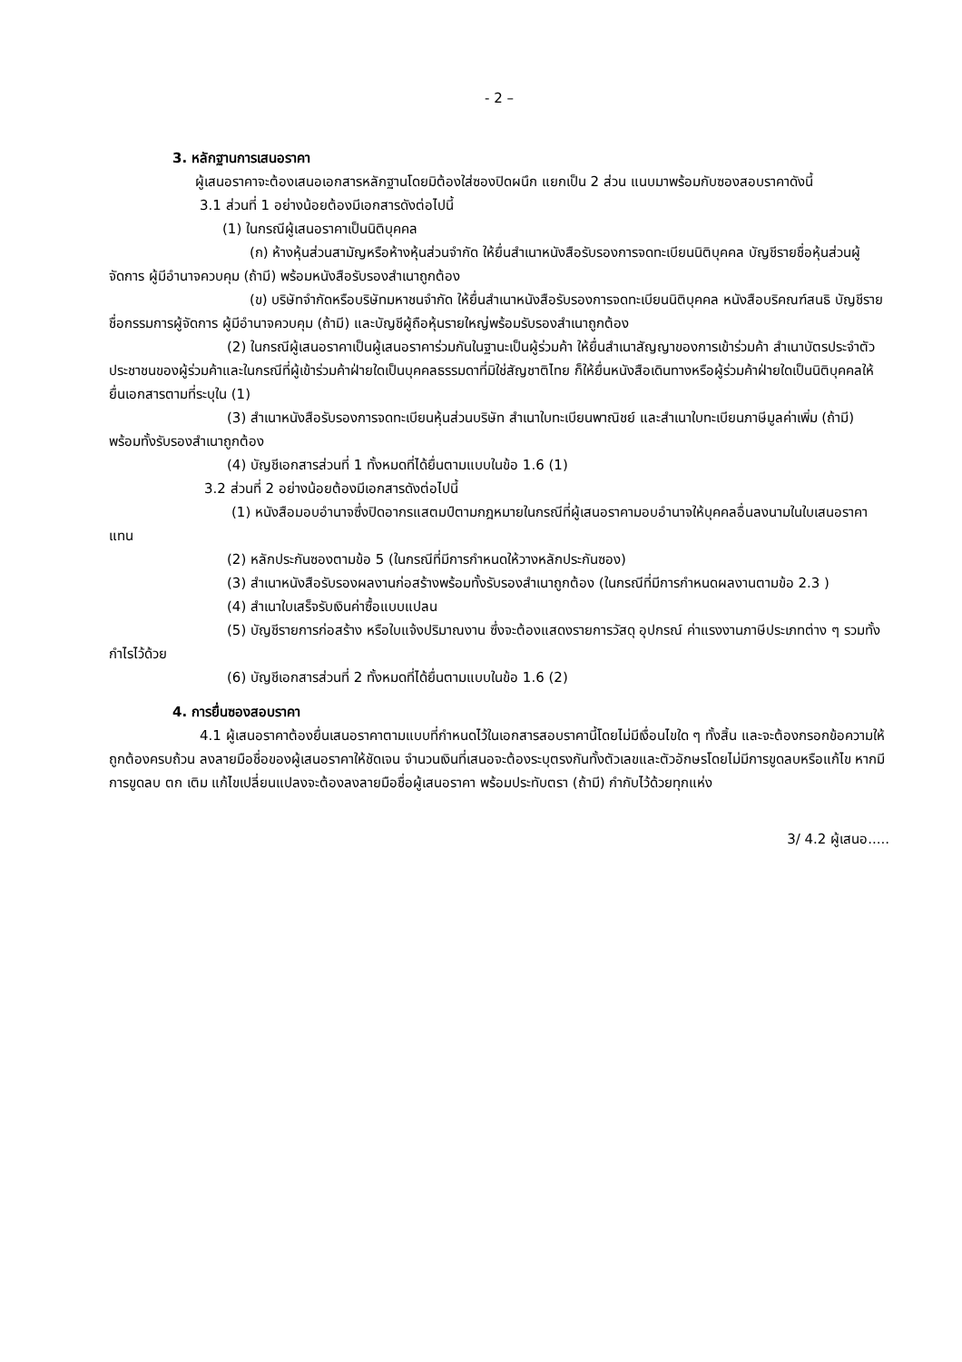- 2 –
3. หลักฐานการเสนอราคา
ผู้เสนอราคาจะต้องเสนอเอกสารหลักฐานโดยมิต้องใส่ซองปิดผนึก แยกเป็น 2 ส่วน แนบมาพร้อมกับซองสอบราคาดังนี้
3.1 ส่วนที่ 1 อย่างน้อยต้องมีเอกสารดังต่อไปนี้
(1) ในกรณีผู้เสนอราคาเป็นนิติบุคคล
(ก) ห้างหุ้นส่วนสามัญหรือห้างหุ้นส่วนจำกัด ให้ยื่นสำเนาหนังสือรับรองการจดทะเบียนนิติบุคคล บัญชีรายชื่อหุ้นส่วนผู้จัดการ ผู้มีอำนาจควบคุม (ถ้ามี) พร้อมหนังสือรับรองสำเนาถูกต้อง
(ข) บริษัทจำกัดหรือบริษัทมหาชนจำกัด ให้ยื่นสำเนาหนังสือรับรองการจดทะเบียนนิติบุคคล หนังสือบริคณฑ์สนธิ บัญชีรายชื่อกรรมการผู้จัดการ ผู้มีอำนาจควบคุม (ถ้ามี) และบัญชีผู้ถือหุ้นรายใหญ่พร้อมรับรองสำเนาถูกต้อง
(2) ในกรณีผู้เสนอราคาเป็นผู้เสนอราคาร่วมกันในฐานะเป็นผู้ร่วมค้า ให้ยื่นสำเนาสัญญาของการเข้าร่วมค้า สำเนาบัตรประจำตัวประชาชนของผู้ร่วมค้าและในกรณีที่ผู้เข้าร่วมค้าฝ่ายใดเป็นบุคคลธรรมดาที่มิใช่สัญชาติไทย ก็ให้ยื่นหนังสือเดินทางหรือผู้ร่วมค้าฝ่ายใดเป็นนิติบุคคลให้ยื่นเอกสารตามที่ระบุใน (1)
(3) สำเนาหนังสือรับรองการจดทะเบียนหุ้นส่วนบริษัท สำเนาใบทะเบียนพาณิชย์ และสำเนาใบทะเบียนภาษีมูลค่าเพิ่ม (ถ้ามี) พร้อมทั้งรับรองสำเนาถูกต้อง
(4) บัญชีเอกสารส่วนที่ 1 ทั้งหมดที่ได้ยื่นตามแบบในข้อ 1.6 (1)
3.2 ส่วนที่ 2 อย่างน้อยต้องมีเอกสารดังต่อไปนี้
(1) หนังสือมอบอำนาจซึ่งปิดอากรแสตมป์ตามกฎหมายในกรณีที่ผู้เสนอราคามอบอำนาจให้บุคคลอื่นลงนามในใบเสนอราคาแทน
(2) หลักประกันซองตามข้อ 5 (ในกรณีที่มีการกำหนดให้วางหลักประกันซอง)
(3) สำเนาหนังสือรับรองผลงานก่อสร้างพร้อมทั้งรับรองสำเนาถูกต้อง (ในกรณีที่มีการกำหนดผลงานตามข้อ 2.3 )
(4) สำเนาใบเสร็จรับเงินค่าซื้อแบบแปลน
(5) บัญชีรายการก่อสร้าง หรือใบแจ้งปริมาณงาน ซึ่งจะต้องแสดงรายการวัสดุ อุปกรณ์ ค่าแรงงานภาษีประเภทต่าง ๆ รวมทั้งกำไรไว้ด้วย
(6) บัญชีเอกสารส่วนที่ 2 ทั้งหมดที่ได้ยื่นตามแบบในข้อ 1.6 (2)
4. การยื่นซองสอบราคา
4.1 ผู้เสนอราคาต้องยื่นเสนอราคาตามแบบที่กำหนดไว้ในเอกสารสอบราคานี้โดยไม่มีเงื่อนไขใด ๆ ทั้งสิ้น และจะต้องกรอกข้อความให้ถูกต้องครบถ้วน ลงลายมือชื่อของผู้เสนอราคาให้ชัดเจน จำนวนเงินที่เสนอจะต้องระบุตรงกันทั้งตัวเลขและตัวอักษรโดยไม่มีการขูดลบหรือแก้ไข หากมีการขูดลบ ตก เติม แก้ไขเปลี่ยนแปลงจะต้องลงลายมือชื่อผู้เสนอราคา พร้อมประทับตรา (ถ้ามี) กำกับไว้ด้วยทุกแห่ง
3/ 4.2 ผู้เสนอ.....